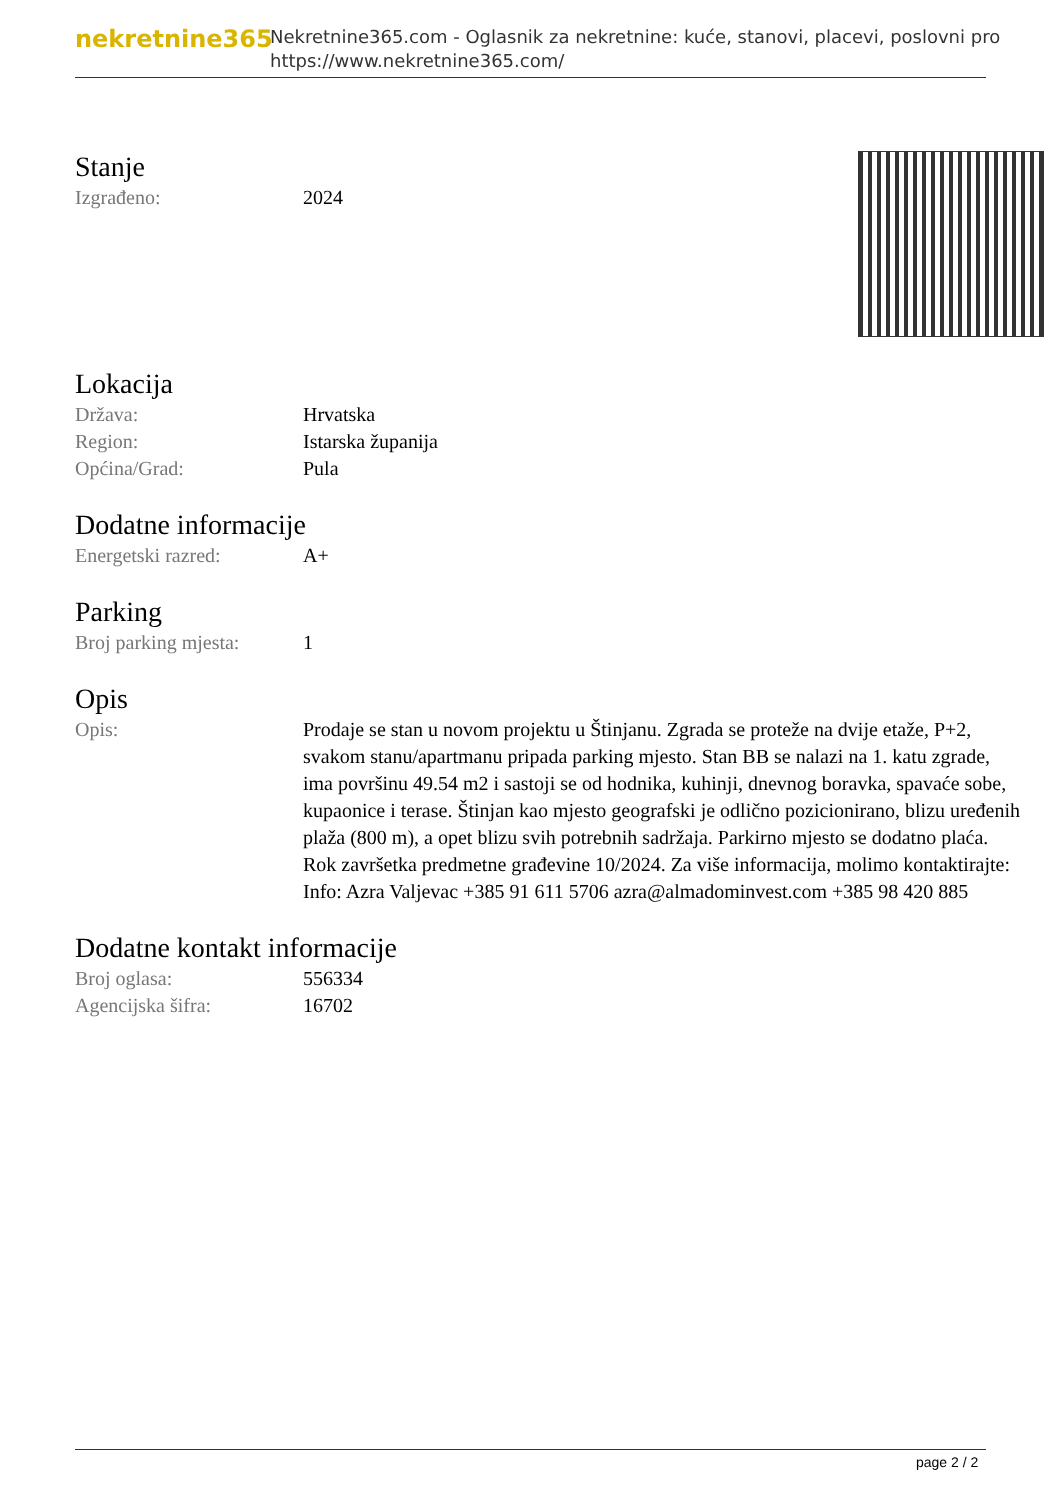nekretnine365
Nekretnine365.com - Oglasnik za nekretnine: kuće, stanovi, placevi, poslovni pro
https://www.nekretnine365.com/
Stanje
| Izgrađeno: | 2024 |
Lokacija
| Država: | Hrvatska |
| Region: | Istarska županija |
| Općina/Grad: | Pula |
Dodatne informacije
| Energetski razred: | A+ |
Parking
| Broj parking mjesta: | 1 |
Opis
| Opis: | Prodaje se stan u novom projektu u Štinjanu. Zgrada se proteže na dvije etaže, P+2, svakom stanu/apartmanu pripada parking mjesto. Stan BB se nalazi na 1. katu zgrade, ima površinu 49.54 m2 i sastoji se od hodnika, kuhinji, dnevnog boravka, spavaće sobe, kupaonice i terase. Štinjan kao mjesto geografski je odlično pozicionirano, blizu uređenih plaža (800 m), a opet blizu svih potrebnih sadržaja. Parkirno mjesto se dodatno plaća. Rok završetka predmetne građevine 10/2024. Za više informacija, molimo kontaktirajte: Info: Azra Valjevac +385 91 611 5706 azra@almadominvest.com +385 98 420 885 |
Dodatne kontakt informacije
| Broj oglasa: | 556334 |
| Agencijska šifra: | 16702 |
page 2 / 2